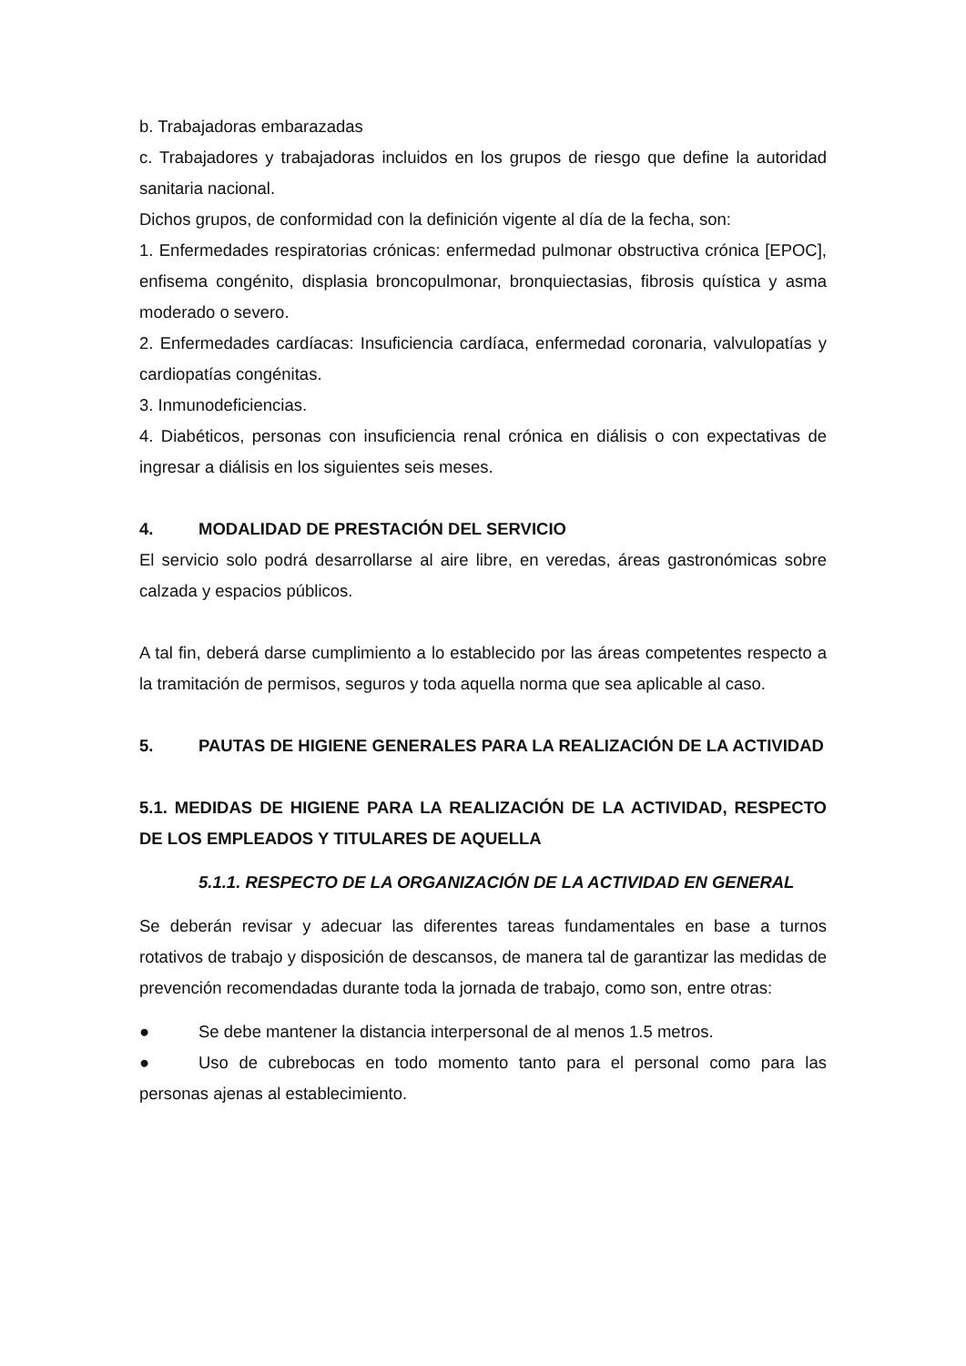b. Trabajadoras embarazadas
c. Trabajadores y trabajadoras incluidos en los grupos de riesgo que define la autoridad sanitaria nacional.
Dichos grupos, de conformidad con la definición vigente al día de la fecha, son:
1. Enfermedades respiratorias crónicas: enfermedad pulmonar obstructiva crónica [EPOC], enfisema congénito, displasia broncopulmonar, bronquiectasias, fibrosis quística y asma moderado o severo.
2. Enfermedades cardíacas: Insuficiencia cardíaca, enfermedad coronaria, valvulopatías y cardiopatías congénitas.
3. Inmunodeficiencias.
4. Diabéticos, personas con insuficiencia renal crónica en diálisis o con expectativas de ingresar a diálisis en los siguientes seis meses.
4. MODALIDAD DE PRESTACIÓN DEL SERVICIO
El servicio solo podrá desarrollarse al aire libre, en veredas, áreas gastronómicas sobre calzada y espacios públicos.
A tal fin, deberá darse cumplimiento a lo establecido por las áreas competentes respecto a la tramitación de permisos, seguros y toda aquella norma que sea aplicable al caso.
5. PAUTAS DE HIGIENE GENERALES PARA LA REALIZACIÓN DE LA ACTIVIDAD
5.1. MEDIDAS DE HIGIENE PARA LA REALIZACIÓN DE LA ACTIVIDAD, RESPECTO DE LOS EMPLEADOS Y TITULARES DE AQUELLA
5.1.1. RESPECTO DE LA ORGANIZACIÓN DE LA ACTIVIDAD EN GENERAL
Se deberán revisar y adecuar las diferentes tareas fundamentales en base a turnos rotativos de trabajo y disposición de descansos, de manera tal de garantizar las medidas de prevención recomendadas durante toda la jornada de trabajo, como son, entre otras:
● Se debe mantener la distancia interpersonal de al menos 1.5 metros.
● Uso de cubrebocas en todo momento tanto para el personal como para las personas ajenas al establecimiento.